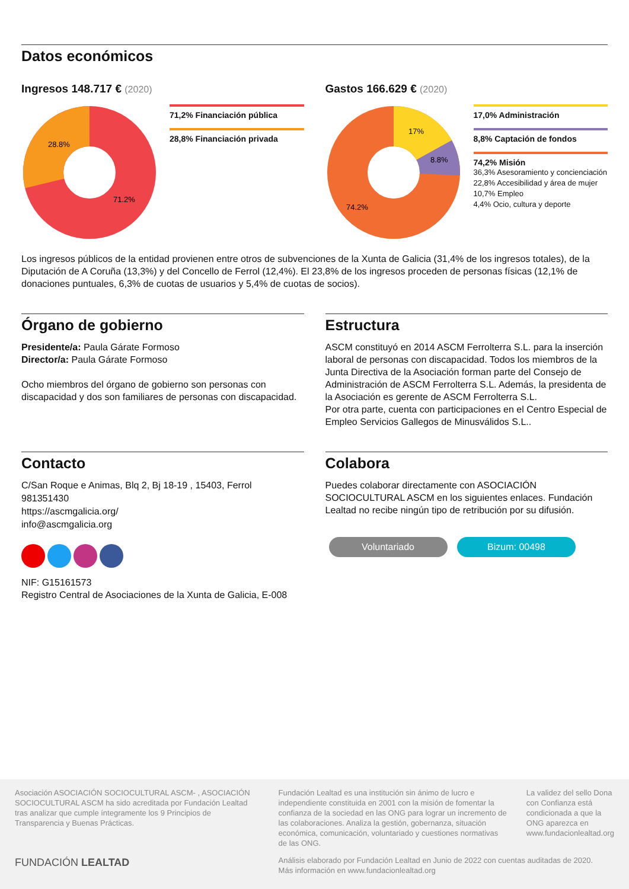Datos económicos
Ingresos 148.717 € (2020)
28.8%
71.2%
71,2% Financiación pública
28,8% Financiación privada
Gastos 166.629 € (2020)
17%
8.8%
74.2%
17,0% Administración
8,8% Captación de fondos
74,2% Misión
36,3% Asesoramiento y concienciación
22,8% Accesibilidad y área de mujer
10,7% Empleo
4,4% Ocio, cultura y deporte
Los ingresos públicos de la entidad provienen entre otros de subvenciones de la Xunta de Galicia (31,4% de los ingresos totales), de la Diputación de A Coruña (13,3%) y del Concello de Ferrol (12,4%). El 23,8% de los ingresos proceden de personas físicas (12,1% de donaciones puntuales, 6,3% de cuotas de usuarios y 5,4% de cuotas de socios).
Órgano de gobierno
Presidente/a: Paula Gárate Formoso
Director/a: Paula Gárate Formoso
Ocho miembros del órgano de gobierno son personas con discapacidad y dos son familiares de personas con discapacidad.
Estructura
ASCM constituyó en 2014 ASCM Ferrolterra S.L. para la inserción laboral de personas con discapacidad. Todos los miembros de la Junta Directiva de la Asociación forman parte del Consejo de Administración de ASCM Ferrolterra S.L. Además, la presidenta de la Asociación es gerente de ASCM Ferrolterra S.L.
Por otra parte, cuenta con participaciones en el Centro Especial de Empleo Servicios Gallegos de Minusválidos S.L..
Contacto
C/San Roque e Animas, Blq 2, Bj 18-19 , 15403, Ferrol
981351430
https://ascmgalicia.org/
info@ascmgalicia.org
NIF: G15161573
Registro Central de Asociaciones de la Xunta de Galicia, E-008
Colabora
Puedes colaborar directamente con ASOCIACIÓN SOCIOCULTURAL ASCM en los siguientes enlaces. Fundación Lealtad no recibe ningún tipo de retribución por su difusión.
Voluntariado Bizum: 00498
Asociación ASOCIACIÓN SOCIOCULTURAL ASCM- , ASOCIACIÓN SOCIOCULTURAL ASCM ha sido acreditada por Fundación Lealtad tras analizar que cumple íntegramente los 9 Principios de Transparencia y Buenas Prácticas.
FUNDACIÓN LEALTAD
Fundación Lealtad es una institución sin ánimo de lucro e independiente constituida en 2001 con la misión de fomentar la confianza de la sociedad en las ONG para lograr un incremento de las colaboraciones. Analiza la gestión, gobernanza, situación económica, comunicación, voluntariado y cuestiones normativas de las ONG.
La validez del sello Dona con Confianza está condicionada a que la ONG aparezca en www.fundacionlealtad.org
Análisis elaborado por Fundación Lealtad en Junio de 2022 con cuentas auditadas de 2020.
Más información en www.fundacionlealtad.org